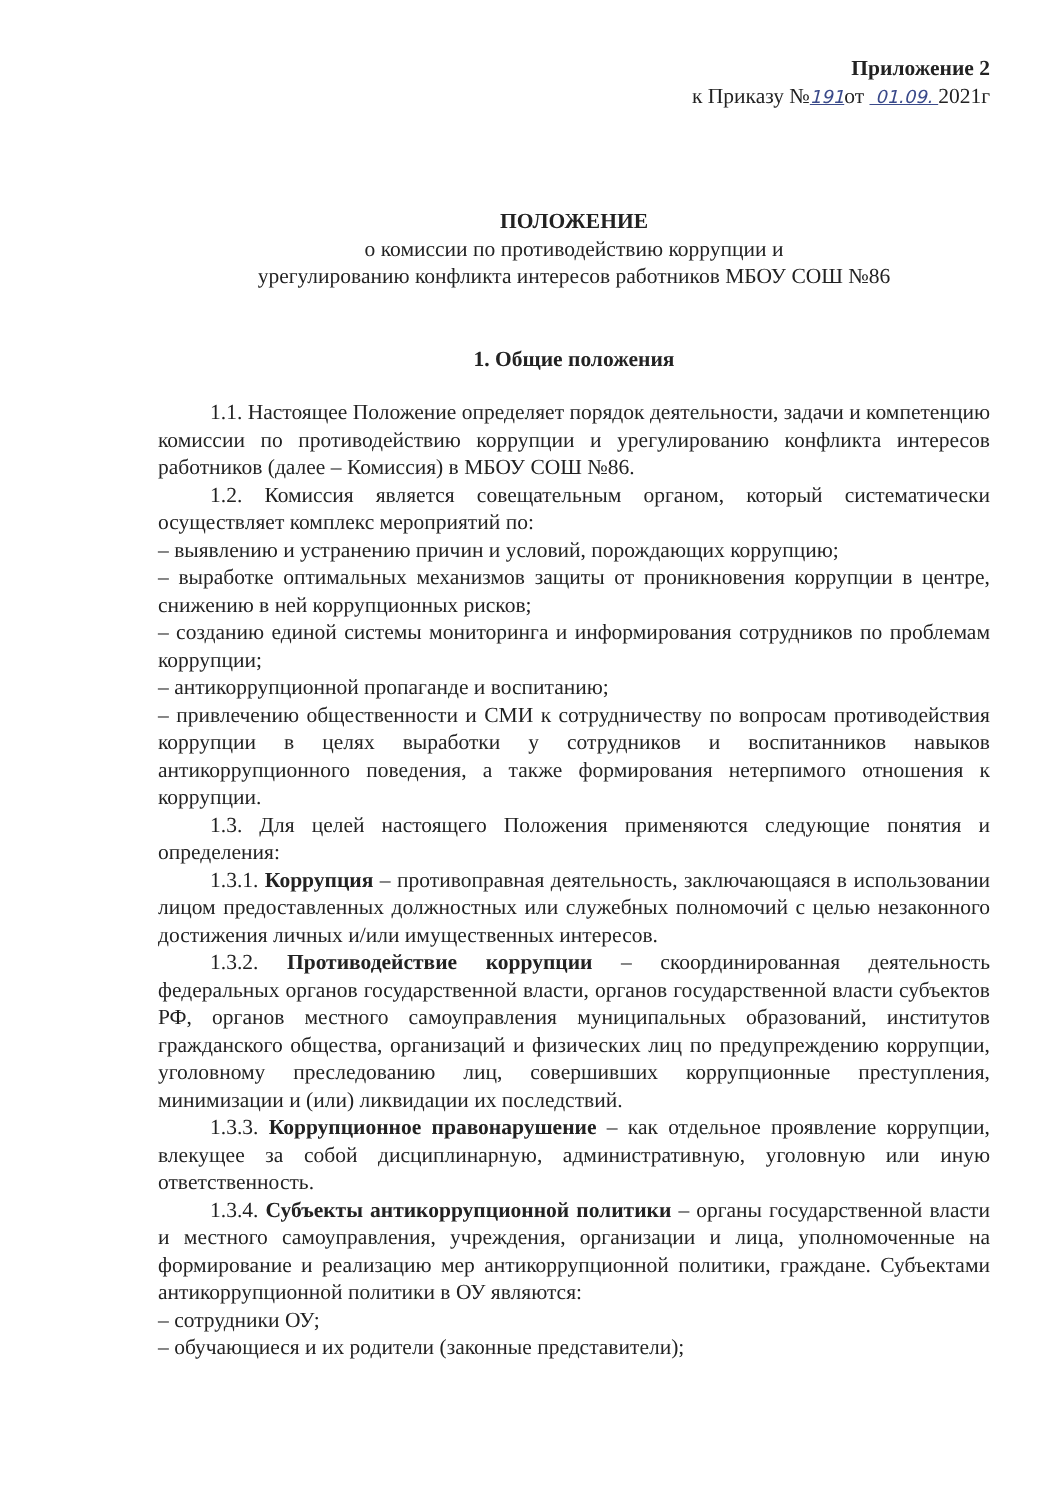Приложение 2
к Приказу №191от 01.09. 2021г
ПОЛОЖЕНИЕ
о комиссии по противодействию коррупции и
урегулированию конфликта интересов работников МБОУ СОШ №86
1. Общие положения
1.1. Настоящее Положение определяет порядок деятельности, задачи и компетенцию комиссии по противодействию коррупции и урегулированию конфликта интересов работников (далее – Комиссия) в МБОУ СОШ №86.
1.2. Комиссия является совещательным органом, который систематически осуществляет комплекс мероприятий по:
– выявлению и устранению причин и условий, порождающих коррупцию;
– выработке оптимальных механизмов защиты от проникновения коррупции в центре, снижению в ней коррупционных рисков;
– созданию единой системы мониторинга и информирования сотрудников по проблемам коррупции;
– антикоррупционной пропаганде и воспитанию;
– привлечению общественности и СМИ к сотрудничеству по вопросам противодействия коррупции в целях выработки у сотрудников и воспитанников навыков антикоррупционного поведения, а также формирования нетерпимого отношения к коррупции.
1.3. Для целей настоящего Положения применяются следующие понятия и определения:
1.3.1. Коррупция – противоправная деятельность, заключающаяся в использовании лицом предоставленных должностных или служебных полномочий с целью незаконного достижения личных и/или имущественных интересов.
1.3.2. Противодействие коррупции – скоординированная деятельность федеральных органов государственной власти, органов государственной власти субъектов РФ, органов местного самоуправления муниципальных образований, институтов гражданского общества, организаций и физических лиц по предупреждению коррупции, уголовному преследованию лиц, совершивших коррупционные преступления, минимизации и (или) ликвидации их последствий.
1.3.3. Коррупционное правонарушение – как отдельное проявление коррупции, влекущее за собой дисциплинарную, административную, уголовную или иную ответственность.
1.3.4. Субъекты антикоррупционной политики – органы государственной власти и местного самоуправления, учреждения, организации и лица, уполномоченные на формирование и реализацию мер антикоррупционной политики, граждане. Субъектами антикоррупционной политики в ОУ являются:
– сотрудники ОУ;
– обучающиеся и их родители (законные представители);